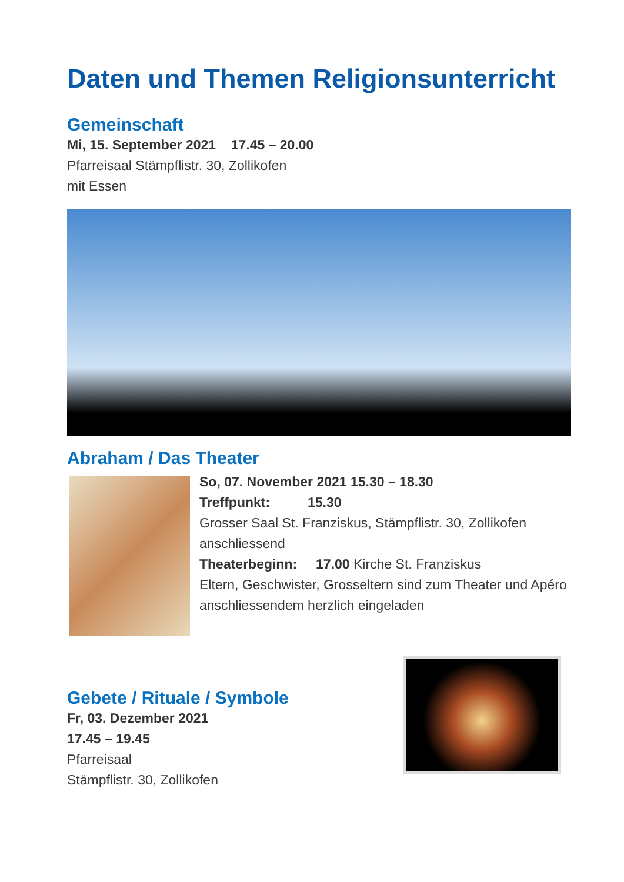Daten und Themen Religionsunterricht
Gemeinschaft
Mi, 15. September 2021 17.45 – 20.00
Pfarreisaal Stämpflistr. 30, Zollikofen
mit Essen
Abraham / Das Theater
So, 07. November 2021 15.30 – 18.30
Treffpunkt: 15.30
Grosser Saal St. Franziskus, Stämpflistr. 30, Zollikofen anschliessend
Theaterbeginn: 17.00 Kirche St. Franziskus
Eltern, Geschwister, Grosseltern sind zum Theater und Apéro anschliessendem herzlich eingeladen
Gebete / Rituale / Symbole
Fr, 03. Dezember 2021
17.45 – 19.45
Pfarreisaal
Stämpflistr. 30, Zollikofen